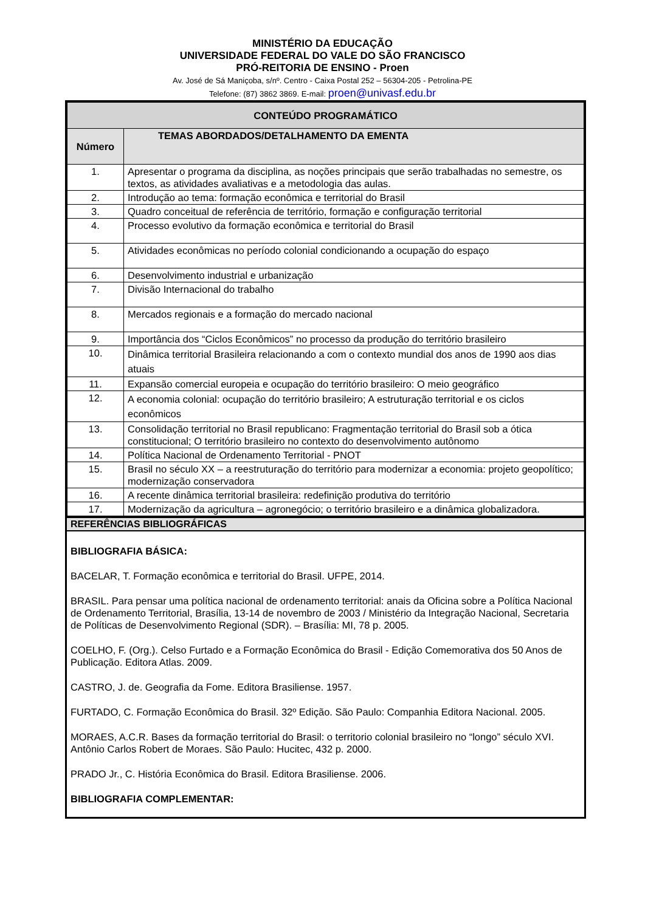MINISTÉRIO DA EDUCAÇÃO
UNIVERSIDADE FEDERAL DO VALE DO SÃO FRANCISCO
PRÓ-REITORIA DE ENSINO - Proen
Av. José de Sá Maniçoba, s/nº. Centro - Caixa Postal 252 – 56304-205 - Petrolina-PE
Telefone: (87) 3862 3869. E-mail: proen@univasf.edu.br
| CONTEÚDO PROGRAMÁTICO | |
| Número | TEMAS ABORDADOS/DETALHAMENTO DA EMENTA |
| 1. | Apresentar o programa da disciplina, as noções principais que serão trabalhadas no semestre, os textos, as atividades avaliativas e a metodologia das aulas. |
| 2. | Introdução ao tema: formação econômica e territorial do Brasil |
| 3. | Quadro conceitual de referência de território, formação e configuração territorial |
| 4. | Processo evolutivo da formação econômica e territorial do Brasil |
| 5. | Atividades econômicas no período colonial condicionando a ocupação do espaço |
| 6. | Desenvolvimento industrial e urbanização |
| 7. | Divisão Internacional do trabalho |
| 8. | Mercados regionais e a formação do mercado nacional |
| 9. | Importância dos “Ciclos Econômicos” no processo da produção do território brasileiro |
| 10. | Dinâmica territorial Brasileira relacionando a com o contexto mundial dos anos de 1990 aos dias atuais |
| 11. | Expansão comercial europeia e ocupação do território brasileiro: O meio geográfico |
| 12. | A economia colonial: ocupação do território brasileiro; A estruturação territorial e os ciclos econômicos |
| 13. | Consolidação territorial no Brasil republicano: Fragmentação territorial do Brasil sob a ótica constitucional; O território brasileiro no contexto do desenvolvimento autônomo |
| 14. | Política Nacional de Ordenamento Territorial - PNOT |
| 15. | Brasil no século XX – a reestruturação do território para modernizar a economia: projeto geopolítico; modernização conservadora |
| 16. | A recente dinâmica territorial brasileira: redefinição produtiva do território |
| 17. | Modernização da agricultura – agronegócio; o território brasileiro e a dinâmica globalizadora. |
REFERÊNCIAS BIBLIOGRÁFICAS
BIBLIOGRAFIA BÁSICA:
BACELAR, T. Formação econômica e territorial do Brasil. UFPE, 2014.
BRASIL. Para pensar uma política nacional de ordenamento territorial: anais da Oficina sobre a Política Nacional de Ordenamento Territorial, Brasília, 13-14 de novembro de 2003 / Ministério da Integração Nacional, Secretaria de Políticas de Desenvolvimento Regional (SDR). – Brasília: MI, 78 p. 2005.
COELHO, F. (Org.). Celso Furtado e a Formação Econômica do Brasil - Edição Comemorativa dos 50 Anos de Publicação. Editora Atlas. 2009.
CASTRO, J. de. Geografia da Fome. Editora Brasiliense. 1957.
FURTADO, C. Formação Econômica do Brasil. 32º Edição. São Paulo: Companhia Editora Nacional. 2005.
MORAES, A.C.R. Bases da formação territorial do Brasil: o territorio colonial brasileiro no “longo” século XVI. Antônio Carlos Robert de Moraes. São Paulo: Hucitec, 432 p. 2000.
PRADO Jr., C. História Econômica do Brasil. Editora Brasiliense. 2006.
BIBLIOGRAFIA COMPLEMENTAR: